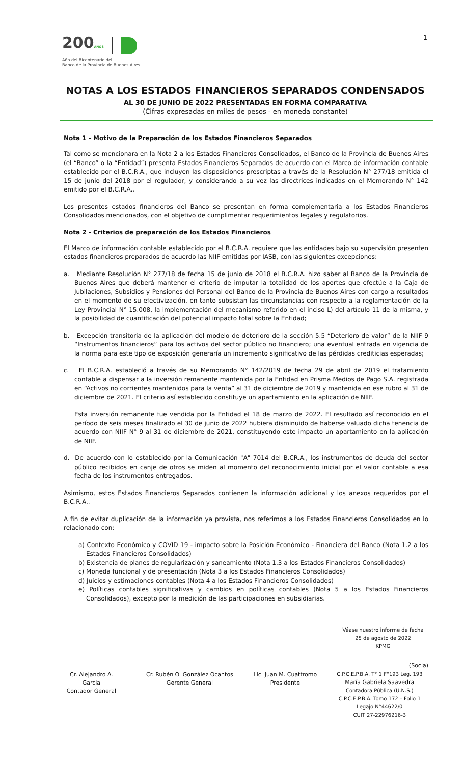1
200AÑOS
Año del Bicentenario del
Banco de la Provincia de Buenos Aires
NOTAS A LOS ESTADOS FINANCIEROS SEPARADOS CONDENSADOS
AL 30 DE JUNIO DE 2022 PRESENTADAS EN FORMA COMPARATIVA
(Cifras expresadas en miles de pesos - en moneda constante)
Nota 1 - Motivo de la Preparación de los Estados Financieros Separados
Tal como se mencionara en la Nota 2 a los Estados Financieros Consolidados, el Banco de la Provincia de Buenos Aires (el “Banco” o la “Entidad”) presenta Estados Financieros Separados de acuerdo con el Marco de información contable establecido por el B.C.R.A., que incluyen las disposiciones prescriptas a través de la Resolución N° 277/18 emitida el 15 de junio del 2018 por el regulador, y considerando a su vez las directrices indicadas en el Memorando N° 142 emitido por el B.C.R.A..
Los presentes estados financieros del Banco se presentan en forma complementaria a los Estados Financieros Consolidados mencionados, con el objetivo de cumplimentar requerimientos legales y regulatorios.
Nota 2 - Criterios de preparación de los Estados Financieros
El Marco de información contable establecido por el B.C.R.A. requiere que las entidades bajo su supervisión presenten estados financieros preparados de acuerdo las NIIF emitidas por IASB, con las siguientes excepciones:
a. Mediante Resolución N° 277/18 de fecha 15 de junio de 2018 el B.C.R.A. hizo saber al Banco de la Provincia de Buenos Aires que deberá mantener el criterio de imputar la totalidad de los aportes que efectúe a la Caja de Jubilaciones, Subsidios y Pensiones del Personal del Banco de la Provincia de Buenos Aires con cargo a resultados en el momento de su efectivización, en tanto subsistan las circunstancias con respecto a la reglamentación de la Ley Provincial N° 15.008, la implementación del mecanismo referido en el inciso L) del artículo 11 de la misma, y la posibilidad de cuantificación del potencial impacto total sobre la Entidad;
b. Excepción transitoria de la aplicación del modelo de deterioro de la sección 5.5 “Deterioro de valor” de la NIIF 9 “Instrumentos financieros” para los activos del sector público no financiero; una eventual entrada en vigencia de la norma para este tipo de exposición generaría un incremento significativo de las pérdidas crediticias esperadas;
c. El B.C.R.A. estableció a través de su Memorando N° 142/2019 de fecha 29 de abril de 2019 el tratamiento contable a dispensar a la inversión remanente mantenida por la Entidad en Prisma Medios de Pago S.A. registrada en “Activos no corrientes mantenidos para la venta” al 31 de diciembre de 2019 y mantenida en ese rubro al 31 de diciembre de 2021. El criterio así establecido constituye un apartamiento en la aplicación de NIIF.
Esta inversión remanente fue vendida por la Entidad el 18 de marzo de 2022. El resultado así reconocido en el período de seis meses finalizado el 30 de junio de 2022 hubiera disminuido de haberse valuado dicha tenencia de acuerdo con NIIF N° 9 al 31 de diciembre de 2021, constituyendo este impacto un apartamiento en la aplicación de NIIF.
d. De acuerdo con lo establecido por la Comunicación "A" 7014 del B.CR.A., los instrumentos de deuda del sector público recibidos en canje de otros se miden al momento del reconocimiento inicial por el valor contable a esa fecha de los instrumentos entregados.
Asimismo, estos Estados Financieros Separados contienen la información adicional y los anexos requeridos por el B.C.R.A..
A fin de evitar duplicación de la información ya provista, nos referimos a los Estados Financieros Consolidados en lo relacionado con:
a) Contexto Económico y COVID 19 - impacto sobre la Posición Económico - Financiera del Banco (Nota 1.2 a los Estados Financieros Consolidados)
b) Existencia de planes de regularización y saneamiento (Nota 1.3 a los Estados Financieros Consolidados)
c) Moneda funcional y de presentación (Nota 3 a los Estados Financieros Consolidados)
d) Juicios y estimaciones contables (Nota 4 a los Estados Financieros Consolidados)
e) Políticas contables significativas y cambios en políticas contables (Nota 5 a los Estados Financieros Consolidados), excepto por la medición de las participaciones en subsidiarias.
Véase nuestro informe de fecha
25 de agosto de 2022
KPMG
Cr. Alejandro A. Garcia
Contador General
Cr. Rubén O. González Ocantos
Gerente General
Lic. Juan M. Cuattromo
Presidente
(Socia)
C.P.C.E.P.B.A. T° 1 F°193 Leg. 193
María Gabriela Saavedra
Contadora Pública (U.N.S.)
C.P.C.E.P.B.A. Tomo 172 – Folio 1
Legajo N°44622/0
CUIT 27-22976216-3